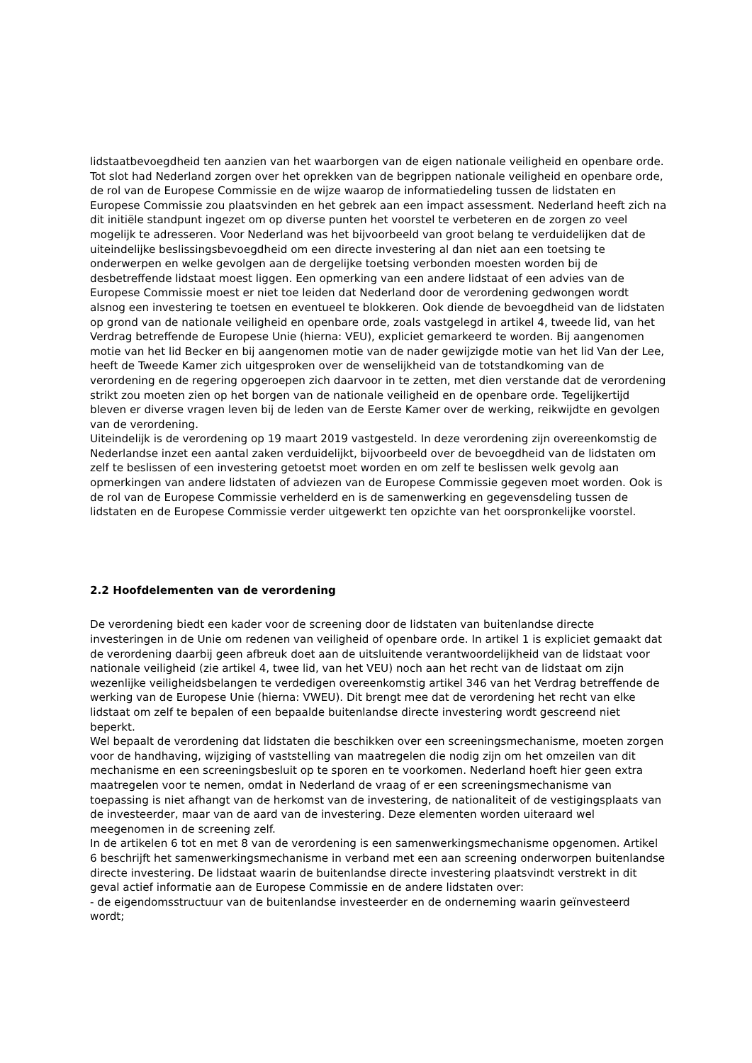lidstaatbevoegdheid ten aanzien van het waarborgen van de eigen nationale veiligheid en openbare orde. Tot slot had Nederland zorgen over het oprekken van de begrippen nationale veiligheid en openbare orde, de rol van de Europese Commissie en de wijze waarop de informatiedeling tussen de lidstaten en Europese Commissie zou plaatsvinden en het gebrek aan een impact assessment. Nederland heeft zich na dit initiële standpunt ingezet om op diverse punten het voorstel te verbeteren en de zorgen zo veel mogelijk te adresseren. Voor Nederland was het bijvoorbeeld van groot belang te verduidelijken dat de uiteindelijke beslissingsbevoegdheid om een directe investering al dan niet aan een toetsing te onderwerpen en welke gevolgen aan de dergelijke toetsing verbonden moesten worden bij de desbetreffende lidstaat moest liggen. Een opmerking van een andere lidstaat of een advies van de Europese Commissie moest er niet toe leiden dat Nederland door de verordening gedwongen wordt alsnog een investering te toetsen en eventueel te blokkeren. Ook diende de bevoegdheid van de lidstaten op grond van de nationale veiligheid en openbare orde, zoals vastgelegd in artikel 4, tweede lid, van het Verdrag betreffende de Europese Unie (hierna: VEU), expliciet gemarkeerd te worden. Bij aangenomen motie van het lid Becker en bij aangenomen motie van de nader gewijzigde motie van het lid Van der Lee, heeft de Tweede Kamer zich uitgesproken over de wenselijkheid van de totstandkoming van de verordening en de regering opgeroepen zich daarvoor in te zetten, met dien verstande dat de verordening strikt zou moeten zien op het borgen van de nationale veiligheid en de openbare orde. Tegelijkertijd bleven er diverse vragen leven bij de leden van de Eerste Kamer over de werking, reikwijdte en gevolgen van de verordening.
Uiteindelijk is de verordening op 19 maart 2019 vastgesteld. In deze verordening zijn overeenkomstig de Nederlandse inzet een aantal zaken verduidelijkt, bijvoorbeeld over de bevoegdheid van de lidstaten om zelf te beslissen of een investering getoetst moet worden en om zelf te beslissen welk gevolg aan opmerkingen van andere lidstaten of adviezen van de Europese Commissie gegeven moet worden. Ook is de rol van de Europese Commissie verhelderd en is de samenwerking en gegevensdeling tussen de lidstaten en de Europese Commissie verder uitgewerkt ten opzichte van het oorspronkelijke voorstel.
2.2 Hoofdelementen van de verordening
De verordening biedt een kader voor de screening door de lidstaten van buitenlandse directe investeringen in de Unie om redenen van veiligheid of openbare orde. In artikel 1 is expliciet gemaakt dat de verordening daarbij geen afbreuk doet aan de uitsluitende verantwoordelijkheid van de lidstaat voor nationale veiligheid (zie artikel 4, twee lid, van het VEU) noch aan het recht van de lidstaat om zijn wezenlijke veiligheidsbelangen te verdedigen overeenkomstig artikel 346 van het Verdrag betreffende de werking van de Europese Unie (hierna: VWEU). Dit brengt mee dat de verordening het recht van elke lidstaat om zelf te bepalen of een bepaalde buitenlandse directe investering wordt gescreend niet beperkt.
Wel bepaalt de verordening dat lidstaten die beschikken over een screeningsmechanisme, moeten zorgen voor de handhaving, wijziging of vaststelling van maatregelen die nodig zijn om het omzeilen van dit mechanisme en een screeningsbesluit op te sporen en te voorkomen. Nederland hoeft hier geen extra maatregelen voor te nemen, omdat in Nederland de vraag of er een screeningsmechanisme van toepassing is niet afhangt van de herkomst van de investering, de nationaliteit of de vestigingsplaats van de investeerder, maar van de aard van de investering. Deze elementen worden uiteraard wel meegenomen in de screening zelf.
In de artikelen 6 tot en met 8 van de verordening is een samenwerkingsmechanisme opgenomen. Artikel 6 beschrijft het samenwerkingsmechanisme in verband met een aan screening onderworpen buitenlandse directe investering. De lidstaat waarin de buitenlandse directe investering plaatsvindt verstrekt in dit geval actief informatie aan de Europese Commissie en de andere lidstaten over:
- de eigendomsstructuur van de buitenlandse investeerder en de onderneming waarin geïnvesteerd wordt;